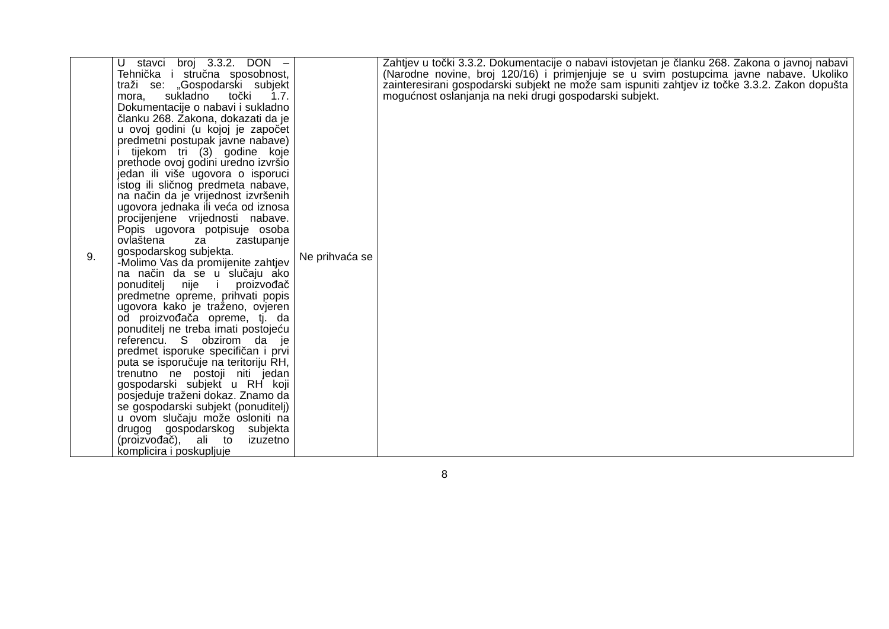| 9. | U stavci broj 3.3.2. DON – Tehnička i stručna sposobnost, traži se: „Gospodarski subjekt mora, sukladno točki 1.7. Dokumentacije o nabavi i sukladno članku 268. Zakona, dokazati da je u ovoj godini (u kojoj je započet predmetni postupak javne nabave) i tijekom tri (3) godine koje prethode ovoj godini uredno izvršio jedan ili više ugovora o isporuci istog ili sličnog predmeta nabave, na način da je vrijednost izvršenih ugovora jednaka ili veća od iznosa procijenjene vrijednosti nabave. Popis ugovora potpisuje osoba ovlaštena za zastupanje gospodarskog subjekta. -Molimo Vas da promijenite zahtjev na način da se u slučaju ako ponuditelj nije i proizvođač predmetne opreme, prihvati popis ugovora kako je traženo, ovjeren od proizvođača opreme, tj. da ponuditelj ne treba imati postojeću referencu. S obzirom da je predmet isporuke specifičan i prvi puta se isporučuje na teritoriju RH, trenutno ne postoji niti jedan gospodarski subjekt u RH koji posjeduje traženi dokaz. Znamo da se gospodarski subjekt (ponuditelj) u ovom slučaju može osloniti na drugog gospodarskog subjekta (proizvođač), ali to izuzetno komplicira i poskupljuje | Ne prihvaća se | Zahtjev u točki 3.3.2. Dokumentacije o nabavi istovjetan je članku 268. Zakona o javnoj nabavi (Narodne novine, broj 120/16) i primjenjuje se u svim postupcima javne nabave. Ukoliko zainteresirani gospodarski subjekt ne može sam ispuniti zahtjev iz točke 3.3.2. Zakon dopušta mogućnost oslanjanja na neki drugi gospodarski subjekt. |
8